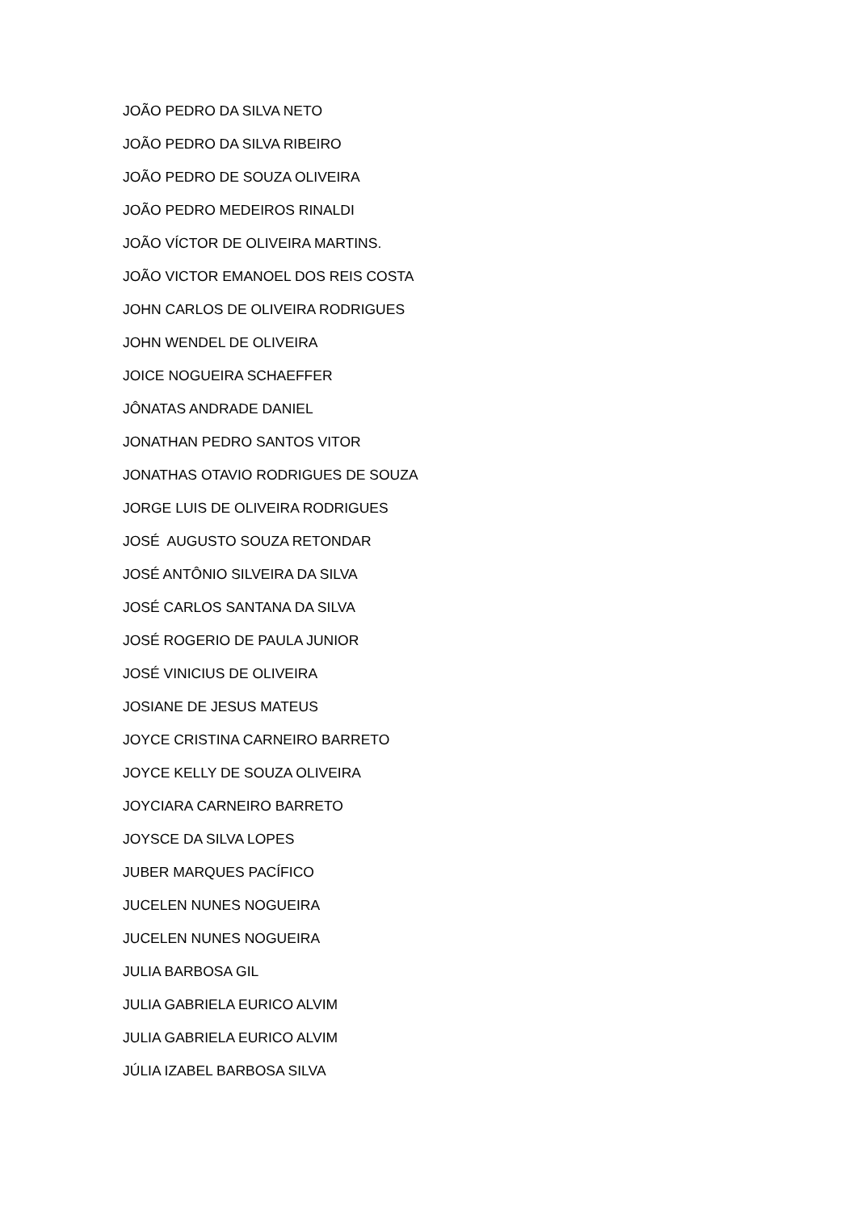JOÃO PEDRO DA SILVA NETO
JOÃO PEDRO DA SILVA RIBEIRO
JOÃO PEDRO DE SOUZA OLIVEIRA
JOÃO PEDRO MEDEIROS RINALDI
JOÃO VÍCTOR DE OLIVEIRA MARTINS.
JOÃO VICTOR EMANOEL DOS REIS COSTA
JOHN CARLOS DE OLIVEIRA RODRIGUES
JOHN WENDEL DE OLIVEIRA
JOICE NOGUEIRA SCHAEFFER
JÔNATAS ANDRADE DANIEL
JONATHAN PEDRO SANTOS VITOR
JONATHAS OTAVIO RODRIGUES DE SOUZA
JORGE LUIS DE OLIVEIRA RODRIGUES
JOSÉ AUGUSTO SOUZA RETONDAR
JOSÉ ANTÔNIO SILVEIRA DA SILVA
JOSÉ CARLOS SANTANA DA SILVA
JOSÉ ROGERIO DE PAULA JUNIOR
JOSÉ VINICIUS DE OLIVEIRA
JOSIANE DE JESUS MATEUS
JOYCE CRISTINA CARNEIRO BARRETO
JOYCE KELLY DE SOUZA OLIVEIRA
JOYCIARA CARNEIRO BARRETO
JOYSCE DA SILVA LOPES
JUBER MARQUES PACÍFICO
JUCELEN NUNES NOGUEIRA
JUCELEN NUNES NOGUEIRA
JULIA BARBOSA GIL
JULIA GABRIELA EURICO ALVIM
JULIA GABRIELA EURICO ALVIM
JÚLIA IZABEL BARBOSA SILVA